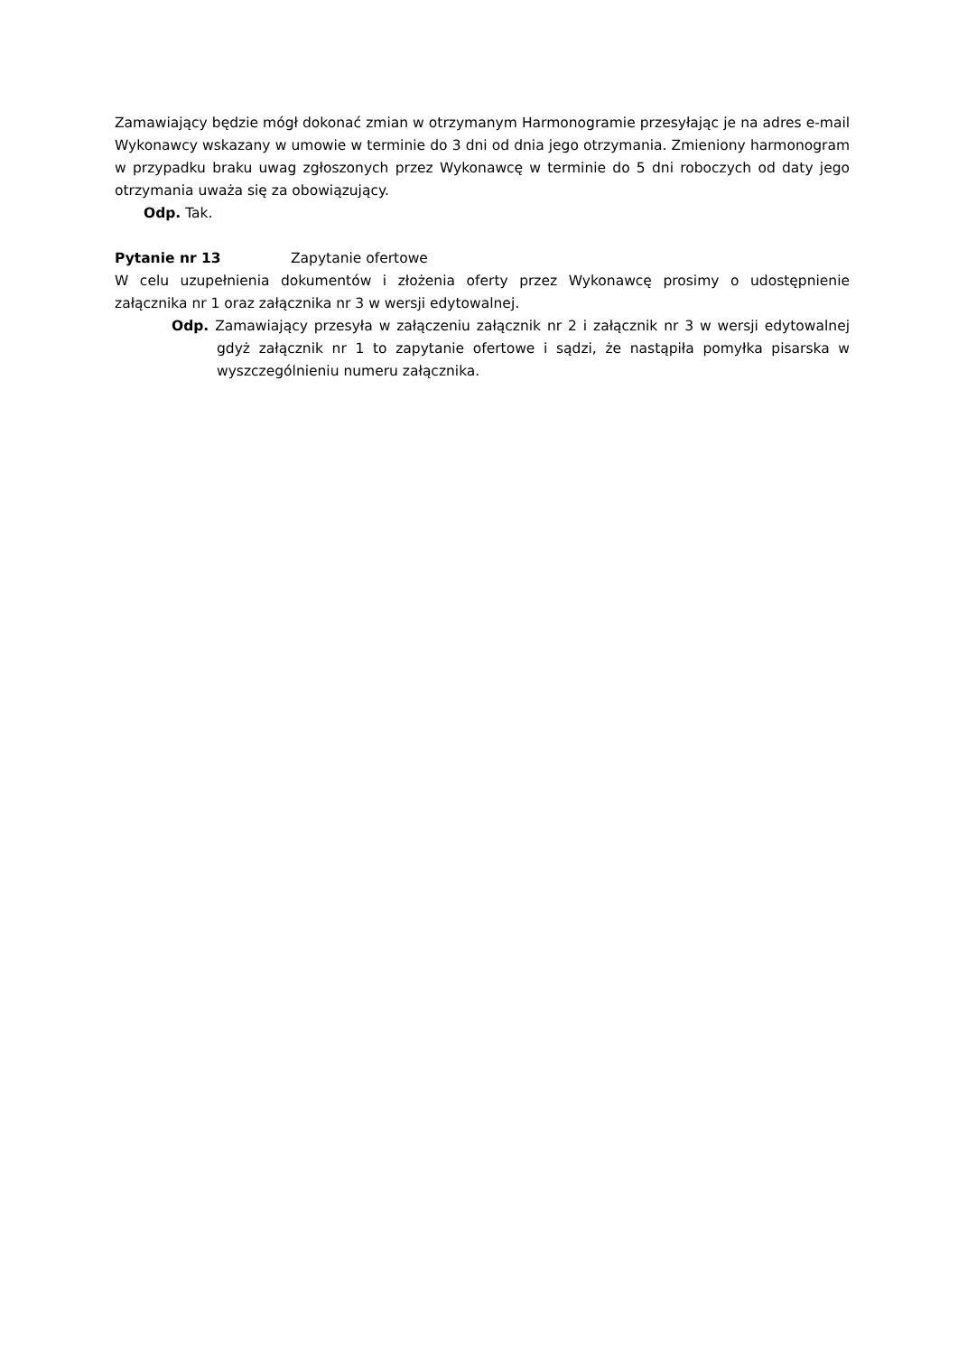Zamawiający będzie mógł dokonać zmian w otrzymanym Harmonogramie przesyłając je na adres e-mail Wykonawcy wskazany w umowie w terminie do 3 dni od dnia jego otrzymania. Zmieniony harmonogram w przypadku braku uwag zgłoszonych przez Wykonawcę w terminie do 5 dni roboczych od daty jego otrzymania uważa się za obowiązujący.
Odp. Tak.
Pytanie nr 13 Zapytanie ofertowe
W celu uzupełnienia dokumentów i złożenia oferty przez Wykonawcę prosimy o udostępnienie załącznika nr 1 oraz załącznika nr 3 w wersji edytowalnej.
Odp. Zamawiający przesyła w załączeniu załącznik nr 2 i załącznik nr 3 w wersji edytowalnej gdyż załącznik nr 1 to zapytanie ofertowe i sądzi, że nastąpiła pomyłka pisarska w wyszczególnieniu numeru załącznika.